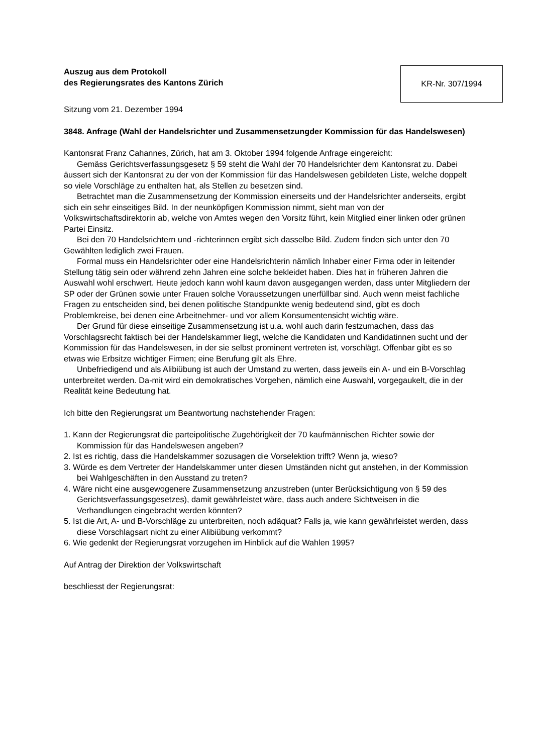Auszug aus dem Protokoll
des Regierungsrates des Kantons Zürich
KR-Nr. 307/1994
Sitzung vom 21. Dezember 1994
3848. Anfrage (Wahl der Handelsrichter und Zusammensetzungder Kommission für das Handelswesen)
Kantonsrat Franz Cahannes, Zürich, hat am 3. Oktober 1994 folgende Anfrage eingereicht:
Gemäss Gerichtsverfassungsgesetz § 59 steht die Wahl der 70 Handelsrichter dem Kantonsrat zu. Dabei äussert sich der Kantonsrat zu der von der Kommission für das Handelswesen gebildeten Liste, welche doppelt so viele Vorschläge zu enthalten hat, als Stellen zu besetzen sind.
Betrachtet man die Zusammensetzung der Kommission einerseits und der Handelsrichter anderseits, ergibt sich ein sehr einseitiges Bild. In der neunköpfigen Kommission nimmt, sieht man von der Volkswirtschaftsdirektorin ab, welche von Amtes wegen den Vorsitz führt, kein Mitglied einer linken oder grünen Partei Einsitz.
Bei den 70 Handelsrichtern und -richterinnen ergibt sich dasselbe Bild. Zudem finden sich unter den 70 Gewählten lediglich zwei Frauen.
Formal muss ein Handelsrichter oder eine Handelsrichterin nämlich Inhaber einer Firma oder in leitender Stellung tätig sein oder während zehn Jahren eine solche bekleidet haben. Dies hat in früheren Jahren die Auswahl wohl erschwert. Heute jedoch kann wohl kaum davon ausgegangen werden, dass unter Mitgliedern der SP oder der Grünen sowie unter Frauen solche Voraussetzungen unerfüllbar sind. Auch wenn meist fachliche Fragen zu entscheiden sind, bei denen politische Standpunkte wenig bedeutend sind, gibt es doch Problemkreise, bei denen eine Arbeitnehmer- und vor allem Konsumentensicht wichtig wäre.
Der Grund für diese einseitige Zusammensetzung ist u.a. wohl auch darin festzumachen, dass das Vorschlagsrecht faktisch bei der Handelskammer liegt, welche die Kandidaten und Kandidatinnen sucht und der Kommission für das Handelswesen, in der sie selbst prominent vertreten ist, vorschlägt. Offenbar gibt es so etwas wie Erbsitze wichtiger Firmen; eine Berufung gilt als Ehre.
Unbefriedigend und als Alibiübung ist auch der Umstand zu werten, dass jeweils ein A- und ein B-Vorschlag unterbreitet werden. Da-mit wird ein demokratisches Vorgehen, nämlich eine Auswahl, vorgegaukelt, die in der Realität keine Bedeutung hat.
Ich bitte den Regierungsrat um Beantwortung nachstehender Fragen:
1. Kann der Regierungsrat die parteipolitische Zugehörigkeit der 70 kaufmännischen Richter sowie der Kommission für das Handelswesen angeben?
2. Ist es richtig, dass die Handelskammer sozusagen die Vorselektion trifft? Wenn ja, wieso?
3. Würde es dem Vertreter der Handelskammer unter diesen Umständen nicht gut anstehen, in der Kommission bei Wahlgeschäften in den Ausstand zu treten?
4. Wäre nicht eine ausgewogenere Zusammensetzung anzustreben (unter Berücksichtigung von § 59 des Gerichtsverfassungsgesetzes), damit gewährleistet wäre, dass auch andere Sichtweisen in die Verhandlungen eingebracht werden könnten?
5. Ist die Art, A- und B-Vorschläge zu unterbreiten, noch adäquat? Falls ja, wie kann gewährleistet werden, dass diese Vorschlagsart nicht zu einer Alibiübung verkommt?
6. Wie gedenkt der Regierungsrat vorzugehen im Hinblick auf die Wahlen 1995?
Auf Antrag der Direktion der Volkswirtschaft
beschliesst der Regierungsrat: